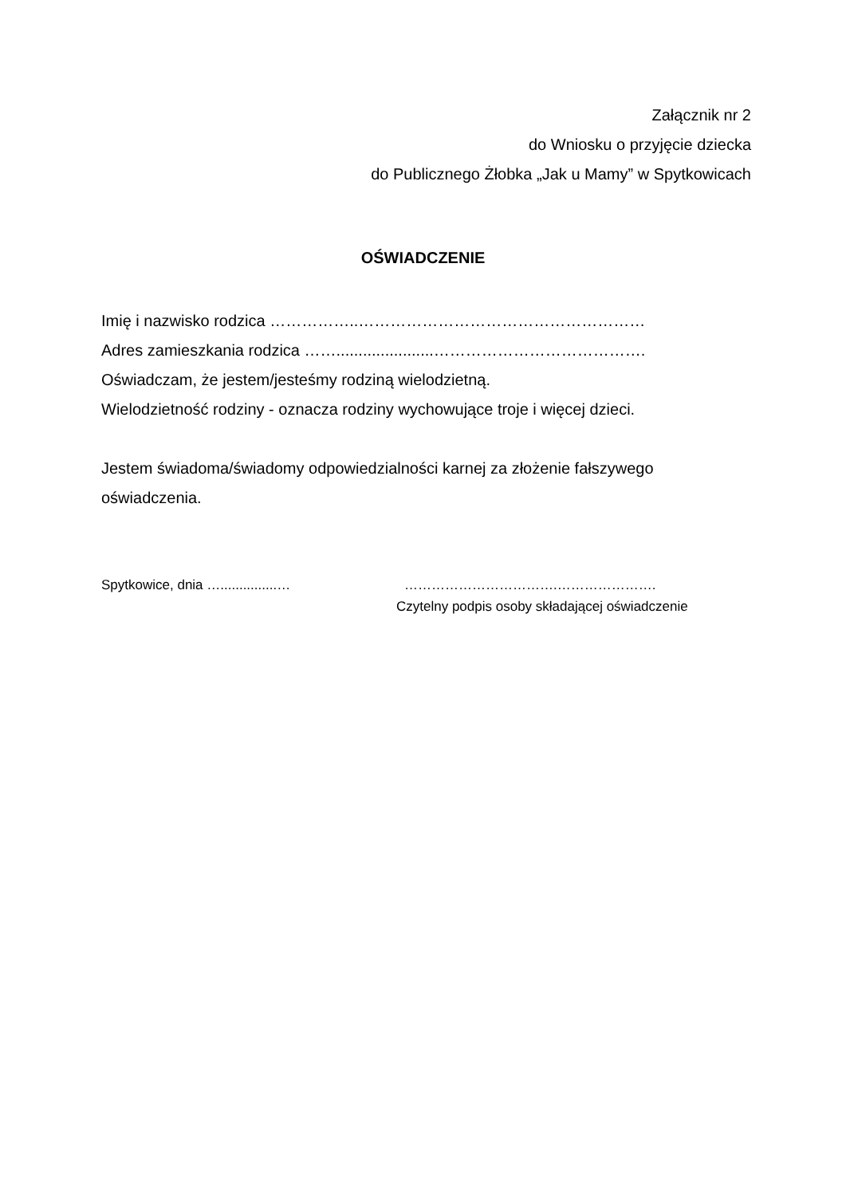Załącznik nr 2
do Wniosku o przyjęcie dziecka
do Publicznego Żłobka „Jak u Mamy” w Spytkowicach
OŚWIADCZENIE
Imię i nazwisko rodzica ……………..………………………………………………
Adres zamieszkania rodzica ……......................………………………………….
Oświadczam, że jestem/jesteśmy rodziną wielodzietną.
Wielodzietność rodziny - oznacza rodziny wychowujące troje i więcej dzieci.
Jestem świadoma/świadomy odpowiedzialności karnej za złożenie fałszywego oświadczenia.
Spytkowice, dnia …...............… …………………………….………………….
Czytelny podpis osoby składającej oświadczenie